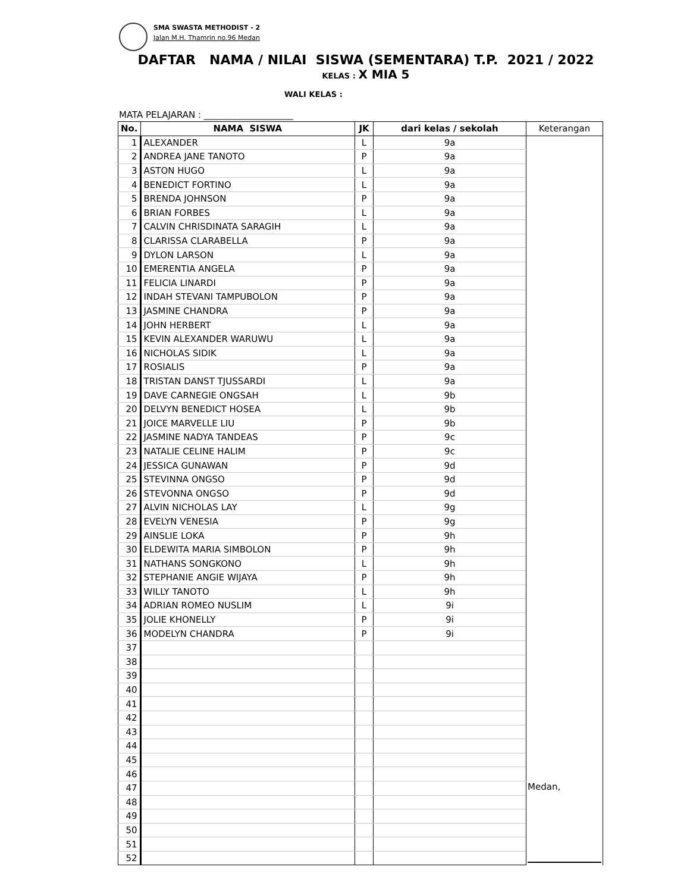SMA SWASTA METHODIST - 2
Jalan M.H. Thamrin no.96 Medan
DAFTAR NAMA / NILAI SISWA (SEMENTARA) T.P. 2021 / 2022
KELAS : X MIA 5
WALI KELAS :
MATA PELAJARAN : ____________________
| No. | NAMA SISWA | JK | dari kelas / sekolah | Keterangan |
| --- | --- | --- | --- | --- |
| 1 | ALEXANDER | L | 9a | |
| 2 | ANDREA JANE TANOTO | P | 9a | |
| 3 | ASTON HUGO | L | 9a | |
| 4 | BENEDICT FORTINO | L | 9a | |
| 5 | BRENDA JOHNSON | P | 9a | |
| 6 | BRIAN FORBES | L | 9a | |
| 7 | CALVIN CHRISDINATA SARAGIH | L | 9a | |
| 8 | CLARISSA CLARABELLA | P | 9a | |
| 9 | DYLON LARSON | L | 9a | |
| 10 | EMERENTIA ANGELA | P | 9a | |
| 11 | FELICIA LINARDI | P | 9a | |
| 12 | INDAH STEVANI TAMPUBOLON | P | 9a | |
| 13 | JASMINE CHANDRA | P | 9a | |
| 14 | JOHN HERBERT | L | 9a | |
| 15 | KEVIN ALEXANDER WARUWU | L | 9a | |
| 16 | NICHOLAS SIDIK | L | 9a | |
| 17 | ROSIALIS | P | 9a | |
| 18 | TRISTAN DANST TJUSSARDI | L | 9a | |
| 19 | DAVE CARNEGIE ONGSAH | L | 9b | |
| 20 | DELVYN BENEDICT HOSEA | L | 9b | |
| 21 | JOICE MARVELLE LIU | P | 9b | |
| 22 | JASMINE NADYA TANDEAS | P | 9c | |
| 23 | NATALIE CELINE HALIM | P | 9c | |
| 24 | JESSICA GUNAWAN | P | 9d | |
| 25 | STEVINNA ONGSO | P | 9d | |
| 26 | STEVONNA ONGSO | P | 9d | |
| 27 | ALVIN NICHOLAS LAY | L | 9g | |
| 28 | EVELYN VENESIA | P | 9g | |
| 29 | AINSLIE LOKA | P | 9h | |
| 30 | ELDEWITA MARIA SIMBOLON | P | 9h | |
| 31 | NATHANS SONGKONO | L | 9h | |
| 32 | STEPHANIE ANGIE WIJAYA | P | 9h | |
| 33 | WILLY TANOTO | L | 9h | |
| 34 | ADRIAN ROMEO NUSLIM | L | 9i | |
| 35 | JOLIE KHONELLY | P | 9i | |
| 36 | MODELYN CHANDRA | P | 9i | |
| 37 | | | | |
| 38 | | | | |
| 39 | | | | |
| 40 | | | | |
| 41 | | | | |
| 42 | | | | |
| 43 | | | | |
| 44 | | | | |
| 45 | | | | |
| 46 | | | | Medan, |
| 47 | | | | |
| 48 | | | | |
| 49 | | | | |
| 50 | | | | |
| 51 | | | | |
| 52 | | | | |